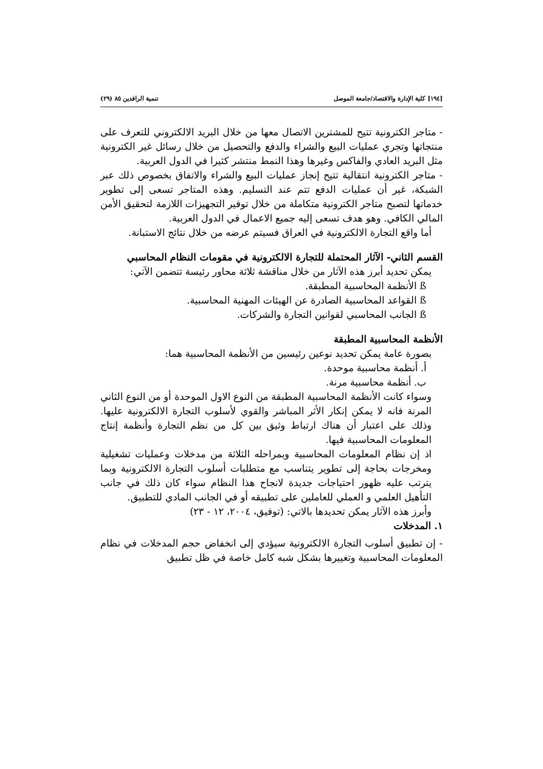[١٩٤] كلية الإدارة والاقتصاد/جامعة الموصل تنمية الرافدين ٨٥ (٢٩)
- متاجر الكترونية تتيح للمشترين الاتصال معها من خلال البريد الالكتروني للتعرف على منتجاتها وتجري عمليات البيع والشراء والدفع والتحصيل من خلال رسائل غير الكترونية مثل البريد العادي والفاكس وغيرها وهذا النمط منتشر كثيرا في الدول العربية.
- متاجر الكترونية انتقالية تتيح إنجاز عمليات البيع والشراء والاتفاق بخصوص ذلك عبر الشبكة، غير أن عمليات الدفع تتم عند التسليم. وهذه المتاجر تسعى إلى تطوير خدماتها لتصبح متاجر الكترونية متكاملة من خلال توفير التجهيزات اللازمة لتحقيق الأمن المالي الكافي. وهو هدف تسعى إليه جميع الاعمال في الدول العربية.
أما واقع التجارة الالكترونية في العراق فسيتم عرضه من خلال نتائج الاستبانة.
القسم الثاني- الآثار المحتملة للتجارة الالكترونية في مقومات النظام المحاسبي
يمكن تحديد أبرز هذه الآثار من خلال مناقشة ثلاثة محاور رئيسة تتضمن الآتي:
ß الأنظمة المحاسبية المطبقة.
ß القواعد المحاسبية الصادرة عن الهيئات المهنية المحاسبية.
ß الجانب المحاسبي لقوانين التجارة والشركات.
الأنظمة المحاسبية المطبقة
بصورة عامة يمكن تحديد نوعين رئيسين من الأنظمة المحاسبية هما:
أ. أنظمة محاسبية موحدة.
ب. أنظمة محاسبية مرنة.
وسواء كانت الأنظمة المحاسبية المطبقة من النوع الاول الموحدة أو من النوع الثاني المرنة فانه لا يمكن إنكار الأثر المباشر والقوي لأسلوب التجارة الالكترونية عليها. وذلك على اعتبار أن هناك ارتباط وثيق بين كل من نظم التجارة وأنظمة إنتاج المعلومات المحاسبية فيها.
اذ إن نظام المعلومات المحاسبية وبمراحله الثلاثة من مدخلات وعمليات تشغيلية ومخرجات بحاجة إلى تطوير يتناسب مع متطلبات أسلوب التجارة الالكترونية وبما يترتب عليه ظهور احتياجات جديدة لانجاح هذا النظام سواء كان ذلك في جانب التأهيل العلمي و العملي للعاملين على تطبيقه أو في الجانب المادي للتطبيق.
وأبرز هذه الآثار يمكن تحديدها بالاتي: (توفيق، ٢٠٠٤، ١٢ - ٢٣)
١. المدخلات
- إن تطبيق أسلوب التجارة الالكترونية سيؤدي إلى انخفاض حجم المدخلات في نظام المعلومات المحاسبية وتغييرها بشكل شبه كامل خاصة في ظل تطبيق